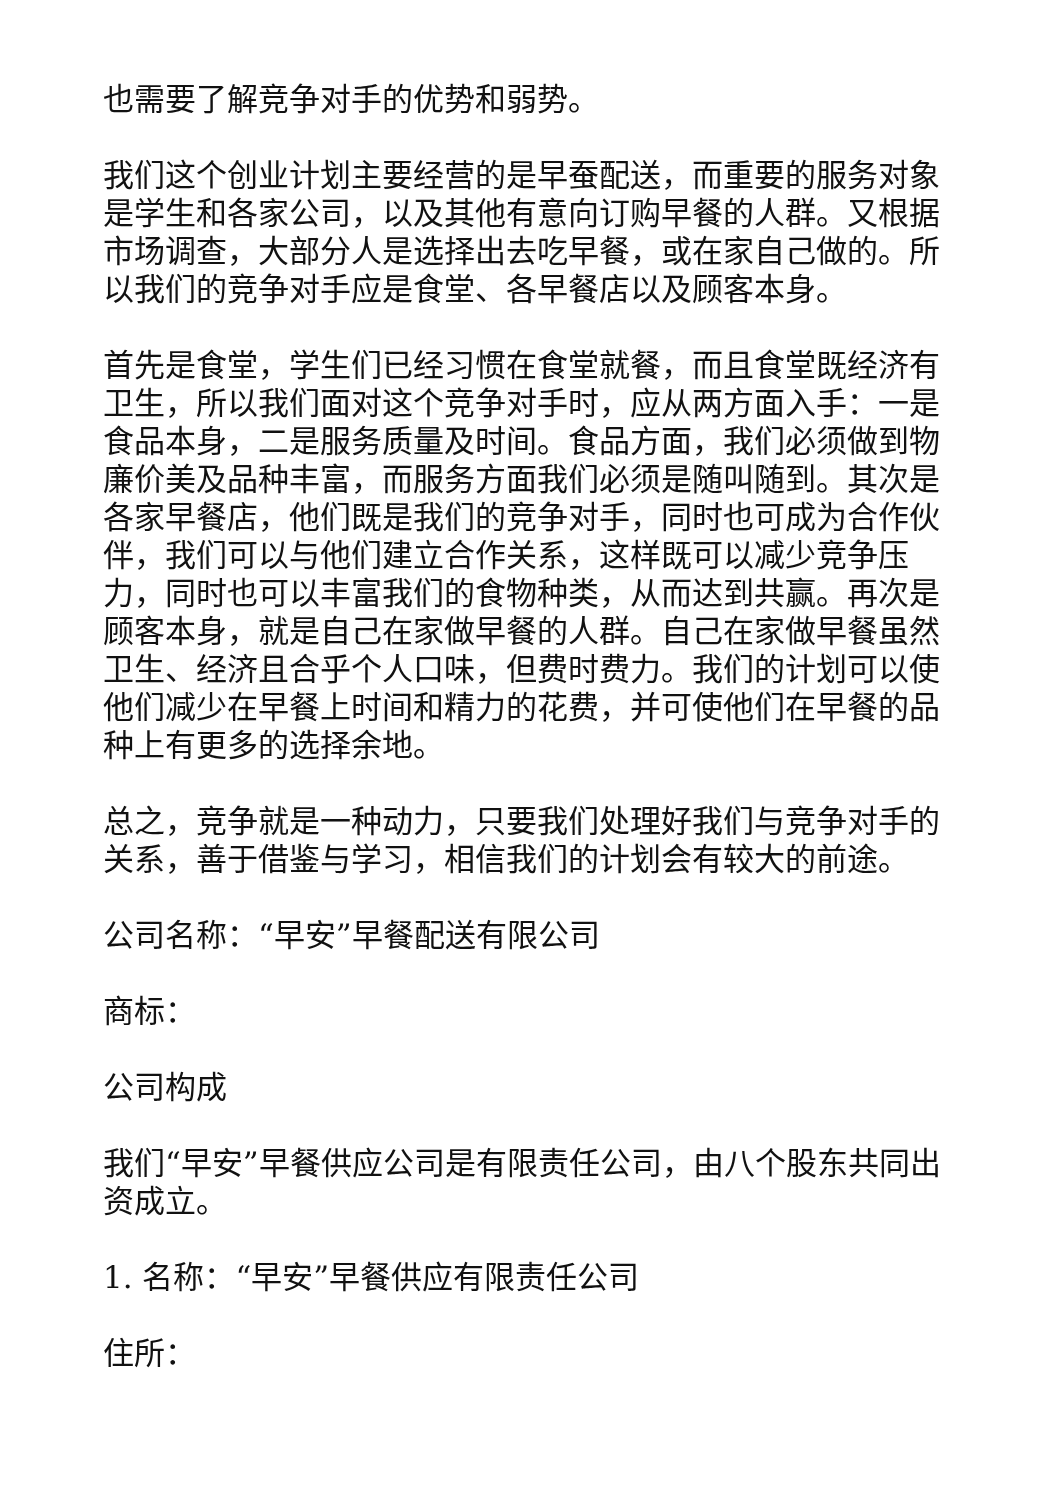也需要了解竞争对手的优势和弱势。
我们这个创业计划主要经营的是早蚕配送，而重要的服务对象是学生和各家公司，以及其他有意向订购早餐的人群。又根据市场调查，大部分人是选择出去吃早餐，或在家自己做的。所以我们的竞争对手应是食堂、各早餐店以及顾客本身。
首先是食堂，学生们已经习惯在食堂就餐，而且食堂既经济有卫生，所以我们面对这个竞争对手时，应从两方面入手：一是食品本身，二是服务质量及时间。食品方面，我们必须做到物廉价美及品种丰富，而服务方面我们必须是随叫随到。其次是各家早餐店，他们既是我们的竞争对手，同时也可成为合作伙伴，我们可以与他们建立合作关系，这样既可以减少竞争压力，同时也可以丰富我们的食物种类，从而达到共赢。再次是顾客本身，就是自己在家做早餐的人群。自己在家做早餐虽然卫生、经济且合乎个人口味，但费时费力。我们的计划可以使他们减少在早餐上时间和精力的花费，并可使他们在早餐的品种上有更多的选择余地。
总之，竞争就是一种动力，只要我们处理好我们与竞争对手的关系，善于借鉴与学习，相信我们的计划会有较大的前途。
公司名称：“早安”早餐配送有限公司
商标：
公司构成
我们“早安”早餐供应公司是有限责任公司，由八个股东共同出资成立。
1. 名称：“早安”早餐供应有限责任公司
住所：